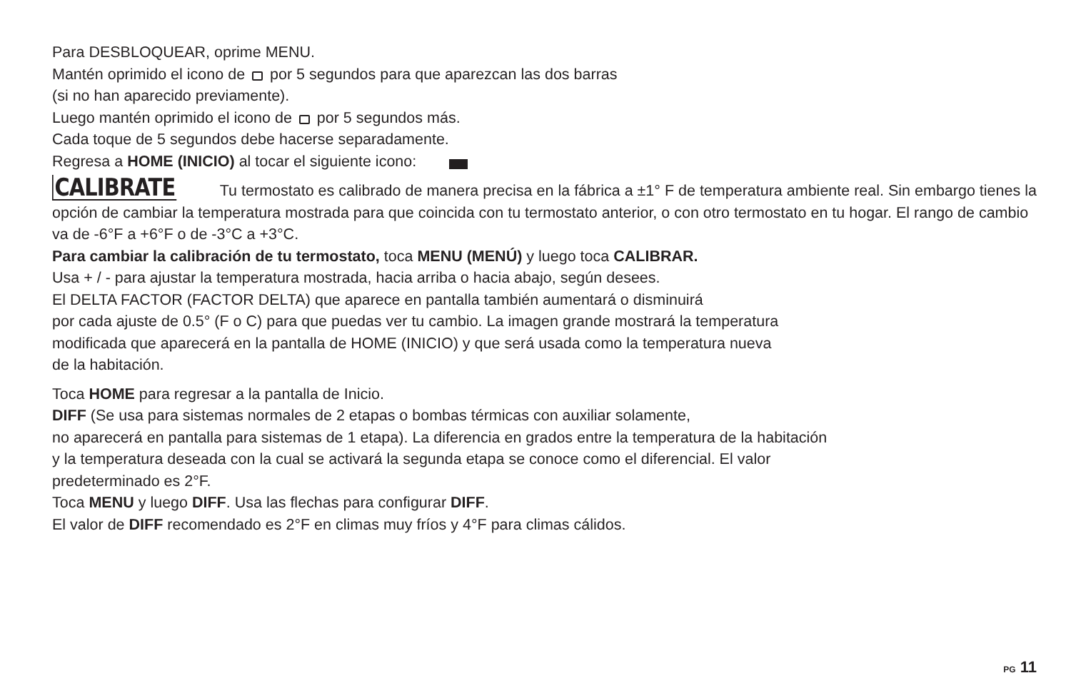Para DESBLOQUEAR, oprime MENU.
Mantén oprimido el icono de por 5 segundos para que aparezcan las dos barras
(si no han aparecido previamente).
Luego mantén oprimido el icono de por 5 segundos más.
Cada toque de 5 segundos debe hacerse separadamente.
Regresa a HOME (INICIO) al tocar el siguiente icono:
CALIBRATE Tu termostato es calibrado de manera precisa en la fábrica a ±1° F de temperatura ambiente real. Sin embargo tienes la opción de cambiar la temperatura mostrada para que coincida con tu termostato anterior, o con otro termostato en tu hogar. El rango de cambio va de -6°F a +6°F o de -3°C a +3°C.
Para cambiar la calibración de tu termostato, toca MENU (MENÚ) y luego toca CALIBRAR.
Usa + / - para ajustar la temperatura mostrada, hacia arriba o hacia abajo, según desees.
El DELTA FACTOR (FACTOR DELTA) que aparece en pantalla también aumentará o disminuirá
por cada ajuste de 0.5° (F o C) para que puedas ver tu cambio. La imagen grande mostrará la temperatura
modificada que aparecerá en la pantalla de HOME (INICIO) y que será usada como la temperatura nueva
de la habitación.
Toca HOME para regresar a la pantalla de Inicio.
DIFF (Se usa para sistemas normales de 2 etapas o bombas térmicas con auxiliar solamente,
no aparecerá en pantalla para sistemas de 1 etapa). La diferencia en grados entre la temperatura de la habitación
y la temperatura deseada con la cual se activará la segunda etapa se conoce como el diferencial. El valor
predeterminado es 2°F.
Toca MENU y luego DIFF. Usa las flechas para configurar DIFF.
El valor de DIFF recomendado es 2°F en climas muy fríos y 4°F para climas cálidos.
PG 11